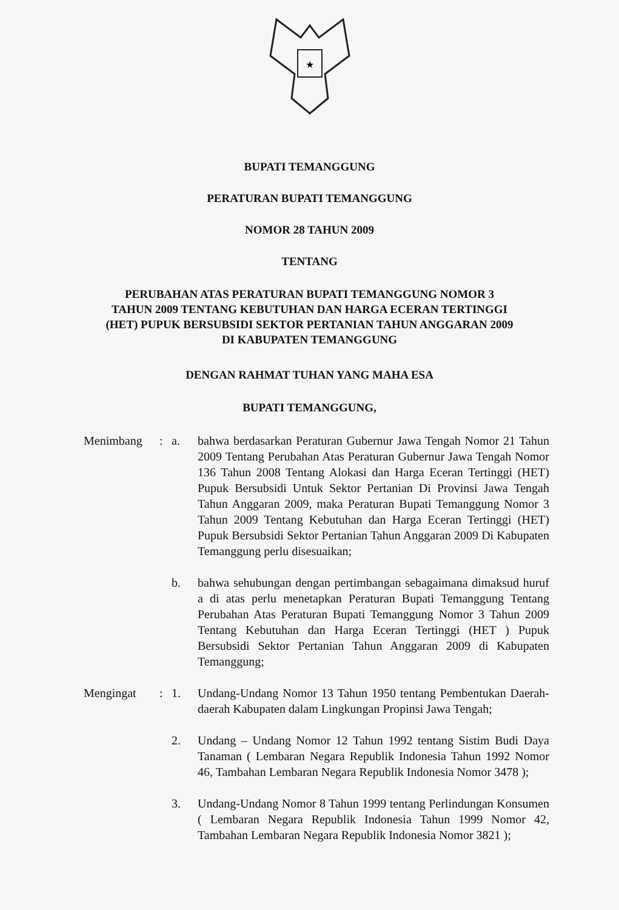★
BUPATI TEMANGGUNG
PERATURAN BUPATI TEMANGGUNG
NOMOR 28 TAHUN 2009
TENTANG
PERUBAHAN ATAS PERATURAN BUPATI TEMANGGUNG NOMOR 3
TAHUN 2009 TENTANG KEBUTUHAN DAN HARGA ECERAN TERTINGGI
(HET) PUPUK BERSUBSIDI SEKTOR PERTANIAN TAHUN ANGGARAN 2009
DI KABUPATEN TEMANGGUNG
DENGAN RAHMAT TUHAN YANG MAHA ESA
BUPATI TEMANGGUNG,
Menimbang : a. bahwa berdasarkan Peraturan Gubernur Jawa Tengah Nomor 21 Tahun 2009 Tentang Perubahan Atas Peraturan Gubernur Jawa Tengah Nomor 136 Tahun 2008 Tentang Alokasi dan Harga Eceran Tertinggi (HET) Pupuk Bersubsidi Untuk Sektor Pertanian Di Provinsi Jawa Tengah Tahun Anggaran 2009, maka Peraturan Bupati Temanggung Nomor 3 Tahun 2009 Tentang Kebutuhan dan Harga Eceran Tertinggi (HET) Pupuk Bersubsidi Sektor Pertanian Tahun Anggaran 2009 Di Kabupaten Temanggung perlu disesuaikan;
b. bahwa sehubungan dengan pertimbangan sebagaimana dimaksud huruf a di atas perlu menetapkan Peraturan Bupati Temanggung Tentang Perubahan Atas Peraturan Bupati Temanggung Nomor 3 Tahun 2009 Tentang Kebutuhan dan Harga Eceran Tertinggi (HET ) Pupuk Bersubsidi Sektor Pertanian Tahun Anggaran 2009 di Kabupaten Temanggung;
Mengingat : 1. Undang-Undang Nomor 13 Tahun 1950 tentang Pembentukan Daerah-daerah Kabupaten dalam Lingkungan Propinsi Jawa Tengah;
2. Undang – Undang Nomor 12 Tahun 1992 tentang Sistim Budi Daya Tanaman ( Lembaran Negara Republik Indonesia Tahun 1992 Nomor 46, Tambahan Lembaran Negara Republik Indonesia Nomor 3478 );
3. Undang-Undang Nomor 8 Tahun 1999 tentang Perlindungan Konsumen ( Lembaran Negara Republik Indonesia Tahun 1999 Nomor 42, Tambahan Lembaran Negara Republik Indonesia Nomor 3821 );